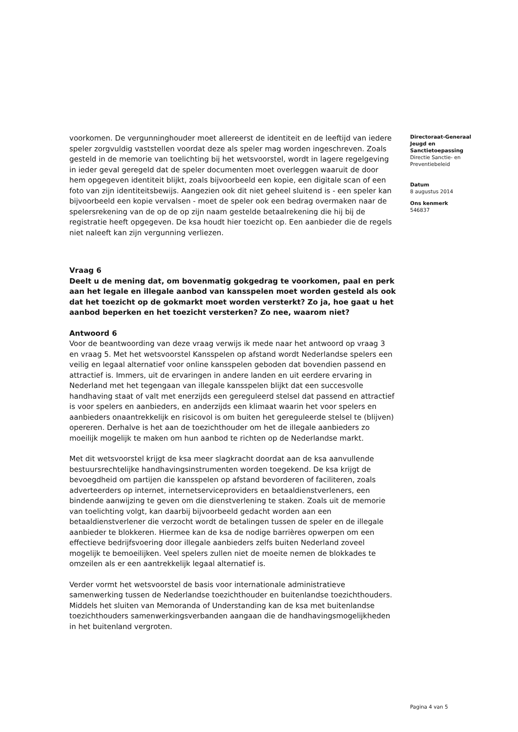voorkomen. De vergunninghouder moet allereerst de identiteit en de leeftijd van iedere speler zorgvuldig vaststellen voordat deze als speler mag worden ingeschreven. Zoals gesteld in de memorie van toelichting bij het wetsvoorstel, wordt in lagere regelgeving in ieder geval geregeld dat de speler documenten moet overleggen waaruit de door hem opgegeven identiteit blijkt, zoals bijvoorbeeld een kopie, een digitale scan of een foto van zijn identiteitsbewijs. Aangezien ook dit niet geheel sluitend is - een speler kan bijvoorbeeld een kopie vervalsen - moet de speler ook een bedrag overmaken naar de spelersrekening van de op de op zijn naam gestelde betaalrekening die hij bij de registratie heeft opgegeven. De ksa houdt hier toezicht op. Een aanbieder die de regels niet naleeft kan zijn vergunning verliezen.
Vraag 6
Deelt u de mening dat, om bovenmatig gokgedrag te voorkomen, paal en perk aan het legale en illegale aanbod van kansspelen moet worden gesteld als ook dat het toezicht op de gokmarkt moet worden versterkt? Zo ja, hoe gaat u het aanbod beperken en het toezicht versterken? Zo nee, waarom niet?
Antwoord 6
Voor de beantwoording van deze vraag verwijs ik mede naar het antwoord op vraag 3 en vraag 5. Met het wetsvoorstel Kansspelen op afstand wordt Nederlandse spelers een veilig en legaal alternatief voor online kansspelen geboden dat bovendien passend en attractief is. Immers, uit de ervaringen in andere landen en uit eerdere ervaring in Nederland met het tegengaan van illegale kansspelen blijkt dat een succesvolle handhaving staat of valt met enerzijds een gereguleerd stelsel dat passend en attractief is voor spelers en aanbieders, en anderzijds een klimaat waarin het voor spelers en aanbieders onaantrekkelijk en risicovol is om buiten het gereguleerde stelsel te (blijven) opereren. Derhalve is het aan de toezichthouder om het de illegale aanbieders zo moeilijk mogelijk te maken om hun aanbod te richten op de Nederlandse markt.
Met dit wetsvoorstel krijgt de ksa meer slagkracht doordat aan de ksa aanvullende bestuursrechtelijke handhavingsinstrumenten worden toegekend. De ksa krijgt de bevoegdheid om partijen die kansspelen op afstand bevorderen of faciliteren, zoals adverteerders op internet, internetserviceproviders en betaaldienstverleners, een bindende aanwijzing te geven om die dienstverlening te staken. Zoals uit de memorie van toelichting volgt, kan daarbij bijvoorbeeld gedacht worden aan een betaaldienstverlener die verzocht wordt de betalingen tussen de speler en de illegale aanbieder te blokkeren. Hiermee kan de ksa de nodige barrières opwerpen om een effectieve bedrijfsvoering door illegale aanbieders zelfs buiten Nederland zoveel mogelijk te bemoeilijken. Veel spelers zullen niet de moeite nemen de blokkades te omzeilen als er een aantrekkelijk legaal alternatief is.
Verder vormt het wetsvoorstel de basis voor internationale administratieve samenwerking tussen de Nederlandse toezichthouder en buitenlandse toezichthouders. Middels het sluiten van Memoranda of Understanding kan de ksa met buitenlandse toezichthouders samenwerkingsverbanden aangaan die de handhavingsmogelijkheden in het buitenland vergroten.
Directoraat-Generaal Jeugd en Sanctietoepassing
Directie Sanctie- en Preventiebeleid
Datum
8 augustus 2014
Ons kenmerk
546837
Pagina 4 van 5